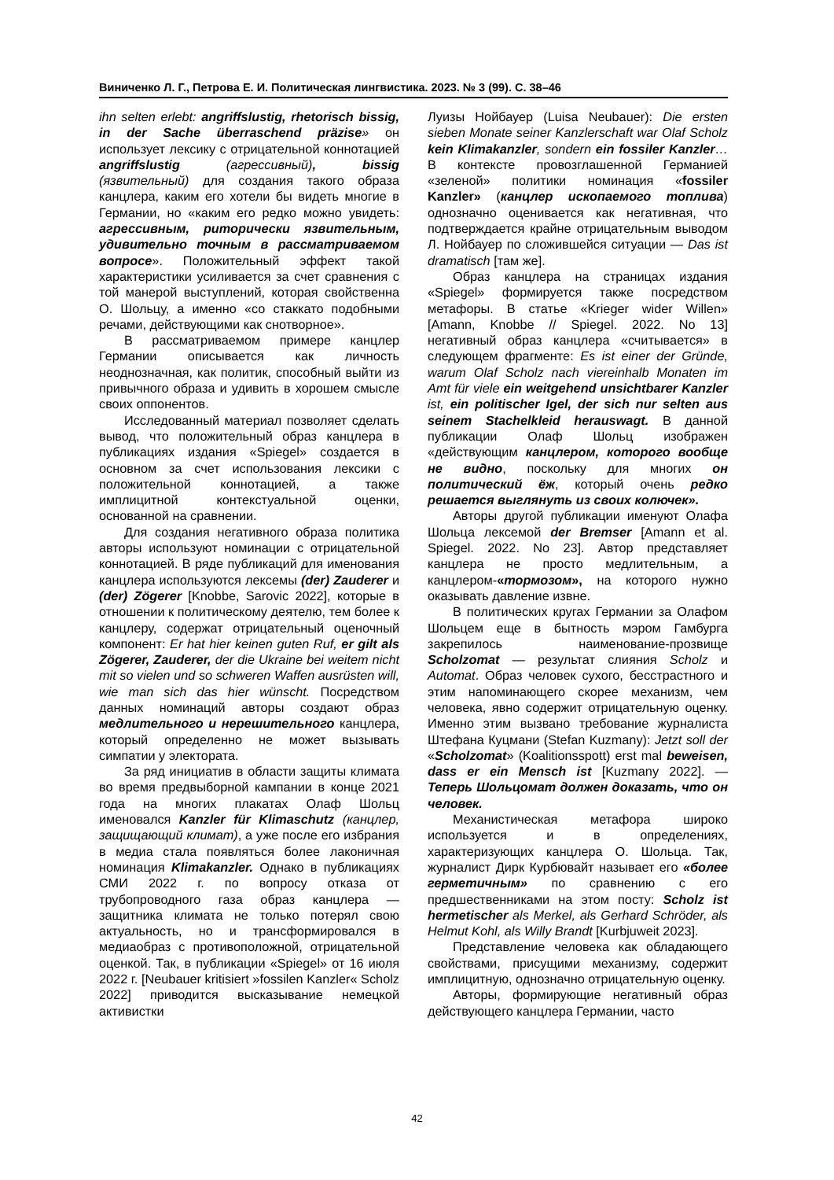Виниченко Л. Г., Петрова Е. И. Политическая лингвистика. 2023. № 3 (99). С. 38–46
ihn selten erlebt: angriffslustig, rhetorisch bissig, in der Sache überraschend präzise» он использует лексику с отрицательной коннотацией angriffslustig (агрессивный), bissig (язвительный) для создания такого образа канцлера, каким его хотели бы видеть многие в Германии, но «каким его редко можно увидеть: агрессивным, риторически язвительным, удивительно точным в рассматриваемом вопросе». Положительный эффект такой характеристики усиливается за счет сравнения с той манерой выступлений, которая свойственна О. Шольцу, а именно «со стаккато подобными речами, действующими как снотворное».
В рассматриваемом примере канцлер Германии описывается как личность неоднозначная, как политик, способный выйти из привычного образа и удивить в хорошем смысле своих оппонентов.
Исследованный материал позволяет сделать вывод, что положительный образ канцлера в публикациях издания «Spiegel» создается в основном за счет использования лексики с положительной коннотацией, а также имплицитной контекстуальной оценки, основанной на сравнении.
Для создания негативного образа политика авторы используют номинации с отрицательной коннотацией. В ряде публикаций для именования канцлера используются лексемы (der) Zauderer и (der) Zögerer [Knobbe, Sarovic 2022], которые в отношении к политическому деятелю, тем более к канцлеру, содержат отрицательный оценочный компонент: Er hat hier keinen guten Ruf, er gilt als Zögerer, Zauderer, der die Ukraine bei weitem nicht mit so vielen und so schweren Waffen ausrüsten will, wie man sich das hier wünscht. Посредством данных номинаций авторы создают образ медлительного и нерешительного канцлера, который определенно не может вызывать симпатии у электората.
За ряд инициатив в области защиты климата во время предвыборной кампании в конце 2021 года на многих плакатах Олаф Шольц именовался Kanzler für Klimaschutz (канцлер, защищающий климат), а уже после его избрания в медиа стала появляться более лаконичная номинация Klimakanzler. Однако в публикациях СМИ 2022 г. по вопросу отказа от трубопроводного газа образ канцлера — защитника климата не только потерял свою актуальность, но и трансформировался в медиаобраз с противоположной, отрицательной оценкой. Так, в публикации «Spiegel» от 16 июля 2022 г. [Neubauer kritisiert »fossilen Kanzler« Scholz 2022] приводится высказывание немецкой активистки
Луизы Нойбауер (Luisa Neubauer): Die ersten sieben Monate seiner Kanzlerschaft war Olaf Scholz kein Klimakanzler, sondern ein fossiler Kanzler… В контексте провозглашенной Германией «зеленой» политики номинация «fossiler Kanzler» (канцлер ископаемого топлива) однозначно оценивается как негативная, что подтверждается крайне отрицательным выводом Л. Нойбауер по сложившейся ситуации — Das ist dramatisch [там же].
Образ канцлера на страницах издания «Spiegel» формируется также посредством метафоры. В статье «Krieger wider Willen» [Amann, Knobbe // Spiegel. 2022. No 13] негативный образ канцлера «считывается» в следующем фрагменте: Es ist einer der Gründe, warum Olaf Scholz nach viereinhalb Monaten im Amt für viele ein weitgehend unsichtbarer Kanzler ist, ein politischer Igel, der sich nur selten aus seinem Stachelkleid herauswagt. В данной публикации Олаф Шольц изображен «действующим канцлером, которого вообще не видно, поскольку для многих он политический ёж, который очень редко решается выглянуть из своих колючек».
Авторы другой публикации именуют Олафа Шольца лексемой der Bremser [Amann et al. Spiegel. 2022. No 23]. Автор представляет канцлера не просто медлительным, а канцлером-«тормозом», на которого нужно оказывать давление извне.
В политических кругах Германии за Олафом Шольцем еще в бытность мэром Гамбурга закрепилось наименование-прозвище Scholzomat — результат слияния Scholz и Automat. Образ человек сухого, бесстрастного и этим напоминающего скорее механизм, чем человека, явно содержит отрицательную оценку. Именно этим вызвано требование журналиста Штефана Куцмани (Stefan Kuzmany): Jetzt soll der «Scholzomat» (Koalitionsspott) erst mal beweisen, dass er ein Mensch ist [Kuzmany 2022]. — Теперь Шольцомат должен доказать, что он человек.
Механистическая метафора широко используется и в определениях, характеризующих канцлера О. Шольца. Так, журналист Дирк Курбювайт называет его «более герметичным» по сравнению с его предшественниками на этом посту: Scholz ist hermetischer als Merkel, als Gerhard Schröder, als Helmut Kohl, als Willy Brandt [Kurbjuweit 2023].
Представление человека как обладающего свойствами, присущими механизму, содержит имплицитную, однозначно отрицательную оценку.
Авторы, формирующие негативный образ действующего канцлера Германии, часто
42